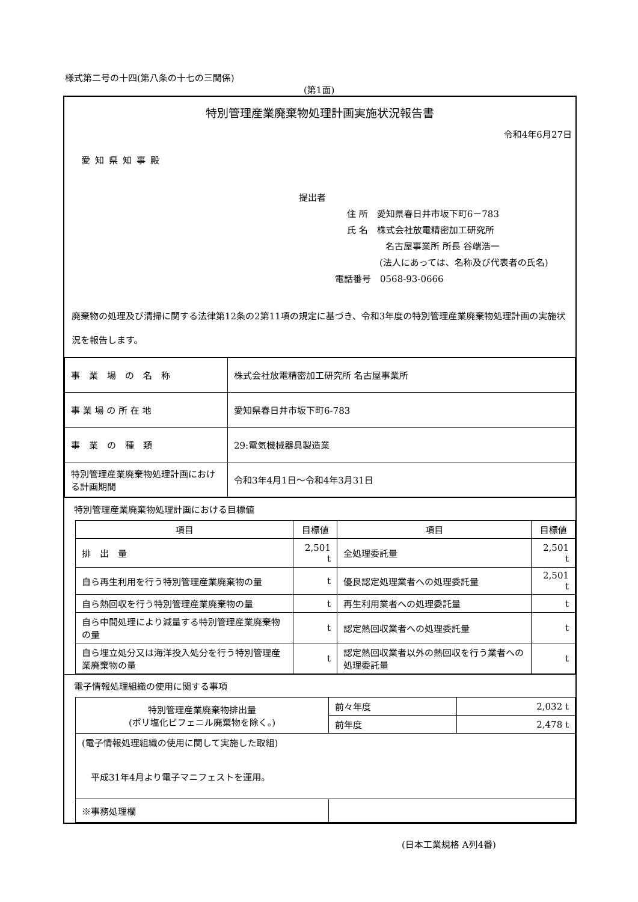様式第二号の十四(第八条の十七の三関係)
(第1面)
特別管理産業廃棄物処理計画実施状況報告書
令和4年6月27日
愛知県知事殿
提出者
住 所　愛知県春日井市坂下町6－783
氏 名　株式会社放電精密加工研究所
名古屋事業所 所長 谷端浩一
(法人にあっては、名称及び代表者の氏名)
電話番号　0568-93-0666
廃棄物の処理及び清掃に関する法律第12条の2第11項の規定に基づき、令和3年度の特別管理産業廃棄物処理計画の実施状況を報告します。
| 事 業 場 の 名 称 | 株式会社放電精密加工研究所 名古屋事業所 |
| 事 業 場 の 所 在 地 | 愛知県春日井市坂下町6-783 |
| 事 業 の 種 類 | 29:電気機械器具製造業 |
| 特別管理産業廃棄物処理計画における計画期間 | 令和3年4月1日～令和4年3月31日 |
特別管理産業廃棄物処理計画における目標値
| 項目 | 目標値 | 項目 | 目標値 |
| --- | --- | --- | --- |
| 排 出 量 | 2,501 t | 全処理委託量 | 2,501 t |
| 自ら再生利用を行う特別管理産業廃棄物の量 | t | 優良認定処理業者への処理委託量 | 2,501 t |
| 自ら熱回収を行う特別管理産業廃棄物の量 | t | 再生利用業者への処理委託量 | t |
| 自ら中間処理により減量する特別管理産業廃棄物の量 | t | 認定熱回収業者への処理委託量 | t |
| 自ら埋立処分又は海洋投入処分を行う特別管理産業廃棄物の量 | t | 認定熱回収業者以外の熱回収を行う業者への処理委託量 | t |
電子情報処理組織の使用に関する事項
| 特別管理産業廃棄物排出量 (ポリ塩化ビフェニル廃棄物を除く。) | 前々年度 | 2,032 t |
| | 前年度 | 2,478 t |
| (電子情報処理組織の使用に関して実施した取組) 平成31年4月より電子マニフェストを運用。 | | |
| ※事務処理欄 | | |
(日本工業規格 A列4番)